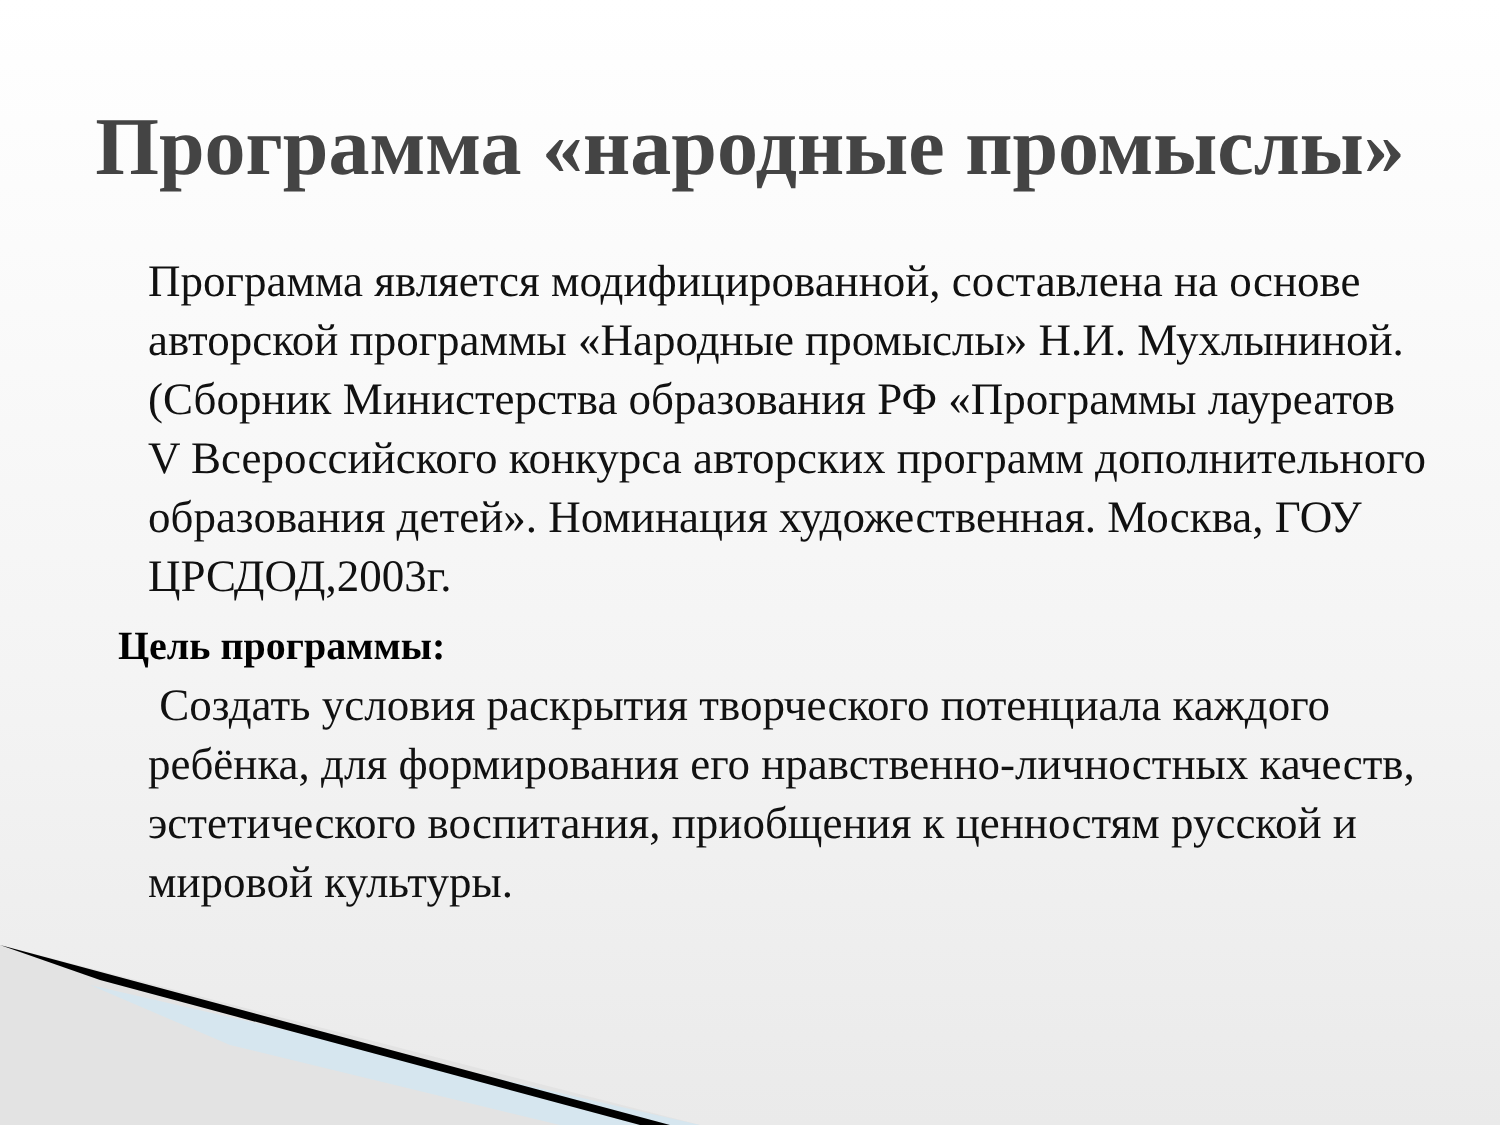Программа «народные промыслы»
Программа является модифицированной, составлена на основе авторской программы «Народные промыслы» Н.И. Мухлыниной. (Сборник Министерства образования РФ «Программы лауреатов V Всероссийского конкурса авторских программ дополнительного образования детей». Номинация художественная. Москва, ГОУ ЦРСДОД,2003г.
Цель программы:
Создать условия раскрытия творческого потенциала каждого ребёнка, для формирования его нравственно-личностных качеств, эстетического воспитания, приобщения к ценностям русской и мировой культуры.